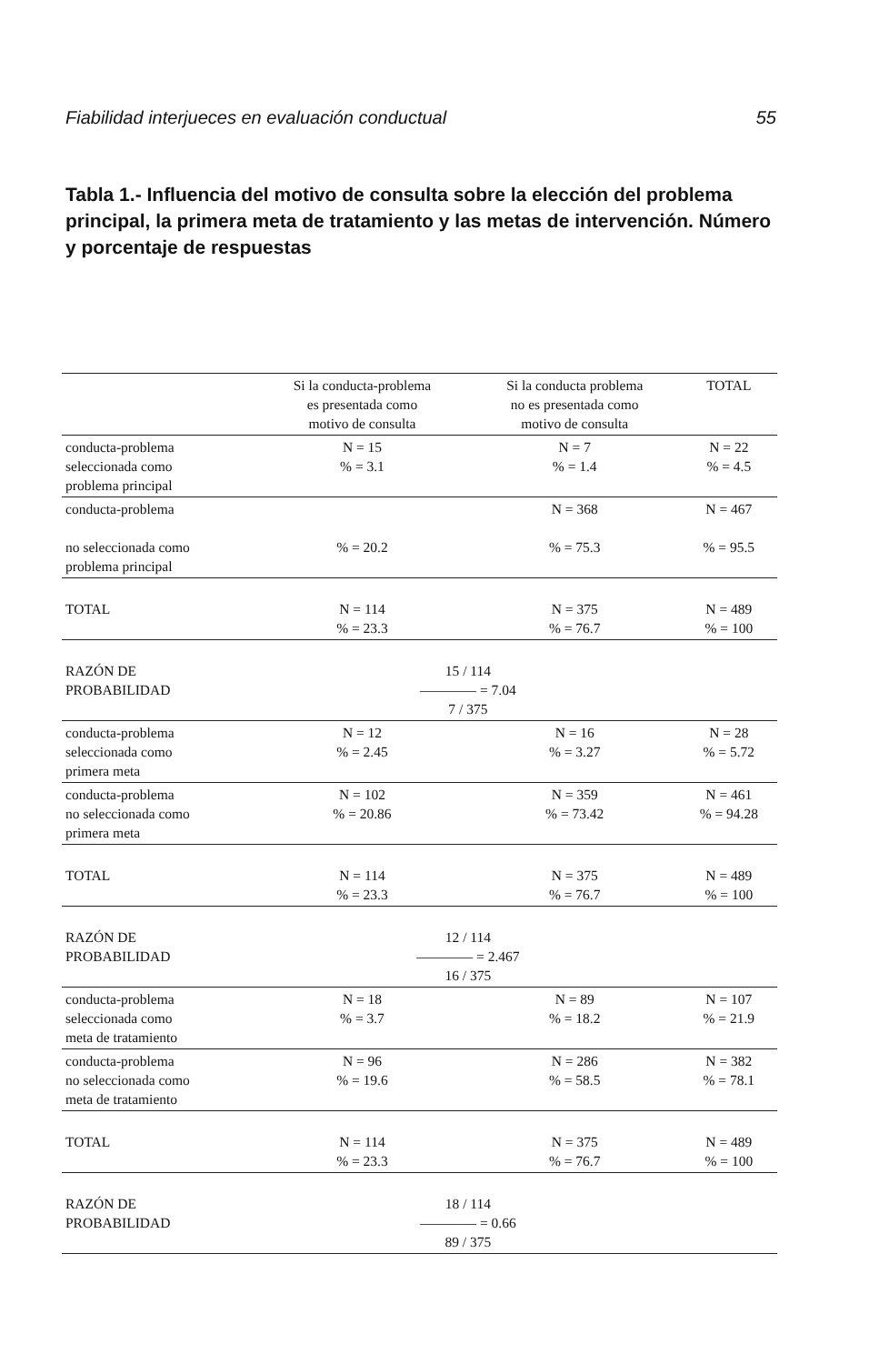Fiabilidad interjueces en evaluación conductual 55
Tabla 1.- Influencia del motivo de consulta sobre la elección del problema principal, la primera meta de tratamiento y las metas de intervención. Número y porcentaje de respuestas
| | Si la conducta-problema es presentada como motivo de consulta | Si la conducta problema no es presentada como motivo de consulta | TOTAL |
| --- | --- | --- | --- |
| conducta-problema seleccionada como problema principal | N = 15 % = 3.1 | N = 7 % = 1.4 | N = 22 % = 4.5 |
| conducta-problema no seleccionada como problema principal | % = 20.2 | N = 368 % = 75.3 | N = 467 % = 95.5 |
| TOTAL | N = 114 % = 23.3 | N = 375 % = 76.7 | N = 489 % = 100 |
| RAZÓN DE PROBABILIDAD | 15 / 114 ———— = 7.04 7 / 375 | | |
| conducta-problema seleccionada como primera meta | N = 12 % = 2.45 | N = 16 % = 3.27 | N = 28 % = 5.72 |
| conducta-problema no seleccionada como primera meta | N = 102 % = 20.86 | N = 359 % = 73.42 | N = 461 % = 94.28 |
| TOTAL | N = 114 % = 23.3 | N = 375 % = 76.7 | N = 489 % = 100 |
| RAZÓN DE PROBABILIDAD | 12 / 114 ———— = 2.467 16 / 375 | | |
| conducta-problema seleccionada como meta de tratamiento | N = 18 % = 3.7 | N = 89 % = 18.2 | N = 107 % = 21.9 |
| conducta-problema no seleccionada como meta de tratamiento | N = 96 % = 19.6 | N = 286 % = 58.5 | N = 382 % = 78.1 |
| TOTAL | N = 114 % = 23.3 | N = 375 % = 76.7 | N = 489 % = 100 |
| RAZÓN DE PROBABILIDAD | 18 / 114 ———— = 0.66 89 / 375 | | |